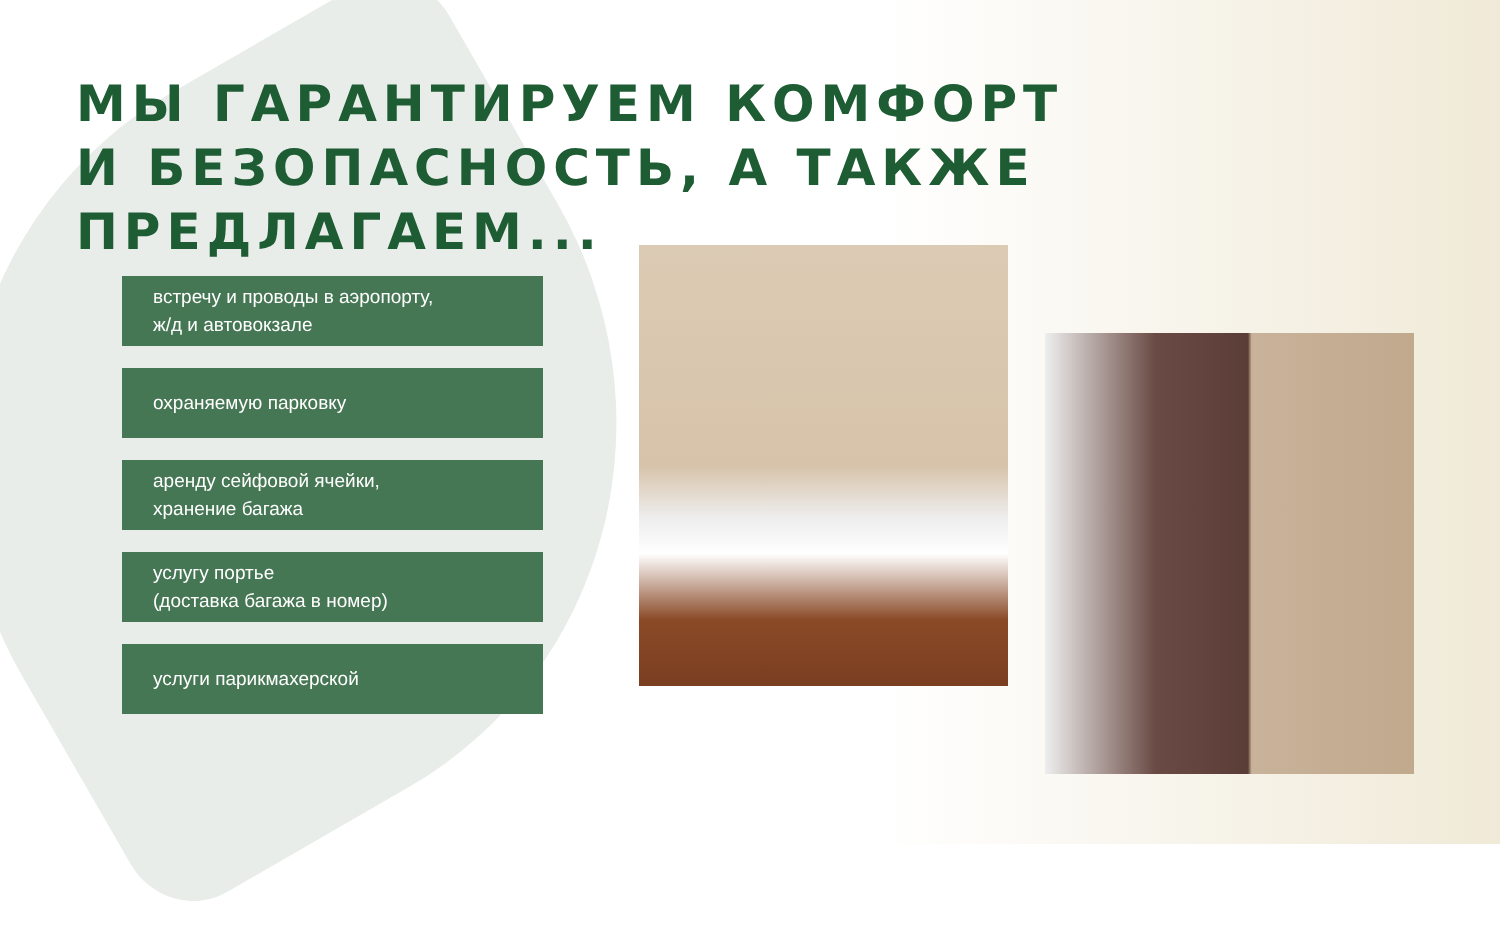МЫ ГАРАНТИРУЕМ КОМФОРТ
И БЕЗОПАСНОСТЬ, А ТАКЖЕ ПРЕДЛАГАЕМ...
встречу и проводы в аэропорту,
ж/д и автовокзале
охраняемую парковку
аренду сейфовой ячейки,
хранение багажа
услугу портье
(доставка багажа в номер)
услуги парикмахерской